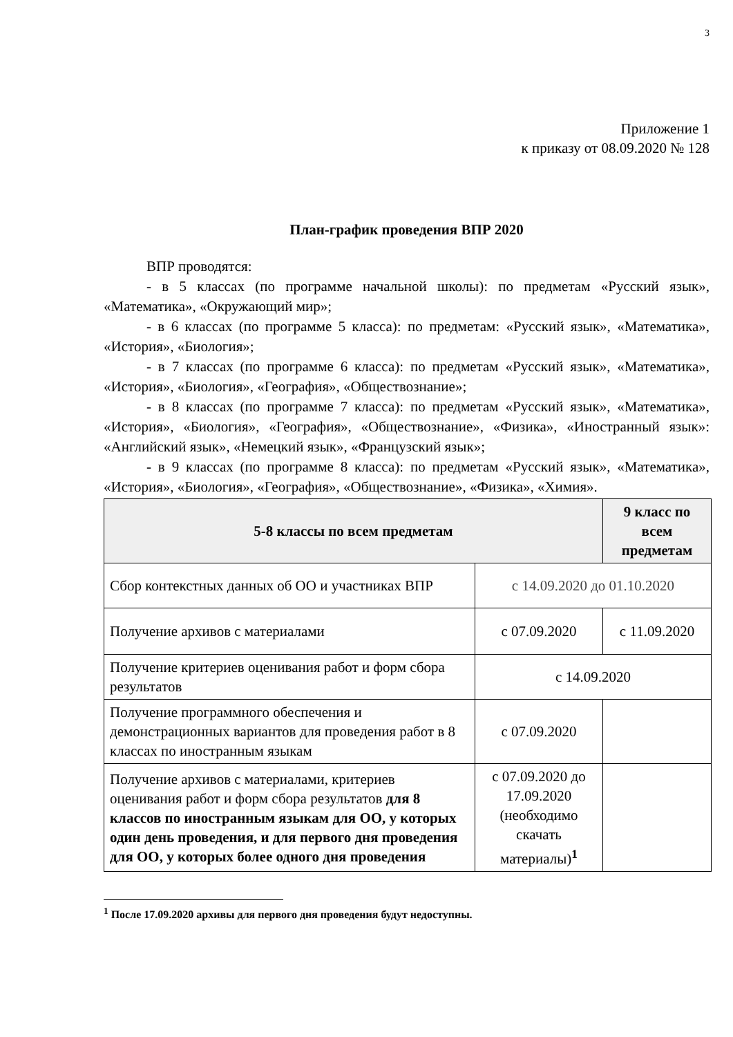3
Приложение 1
к приказу от 08.09.2020 № 128
План-график проведения ВПР 2020
ВПР проводятся:
- в 5 классах (по программе начальной школы): по предметам «Русский язык», «Математика», «Окружающий мир»;
- в 6 классах (по программе 5 класса): по предметам: «Русский язык», «Математика», «История», «Биология»;
- в 7 классах (по программе 6 класса): по предметам «Русский язык», «Математика», «История», «Биология», «География», «Обществознание»;
- в 8 классах (по программе 7 класса): по предметам «Русский язык», «Математика», «История», «Биология», «География», «Обществознание», «Физика», «Иностранный язык»: «Английский язык», «Немецкий язык», «Французский язык»;
- в 9 классах (по программе 8 класса): по предметам «Русский язык», «Математика», «История», «Биология», «География», «Обществознание», «Физика», «Химия».
| 5-8 классы по всем предметам | | 9 класс по всем предметам |
| --- | --- | --- |
| Сбор контекстных данных об ОО и участниках ВПР | с 14.09.2020 до 01.10.2020 | |
| Получение архивов с материалами | с 07.09.2020 | с 11.09.2020 |
| Получение критериев оценивания работ и форм сбора результатов | с 14.09.2020 | |
| Получение программного обеспечения и демонстрационных вариантов для проведения работ в 8 классах по иностранным языкам | с 07.09.2020 | |
| Получение архивов с материалами, критериев оценивания работ и форм сбора результатов для 8 классов по иностранным языкам для ОО, у которых один день проведения, и для первого дня проведения для ОО, у которых более одного дня проведения | с 07.09.2020 до 17.09.2020 (необходимо скачать материалы)<sup>1</sup> | |
<sup>1</sup> После 17.09.2020 архивы для первого дня проведения будут недоступны.